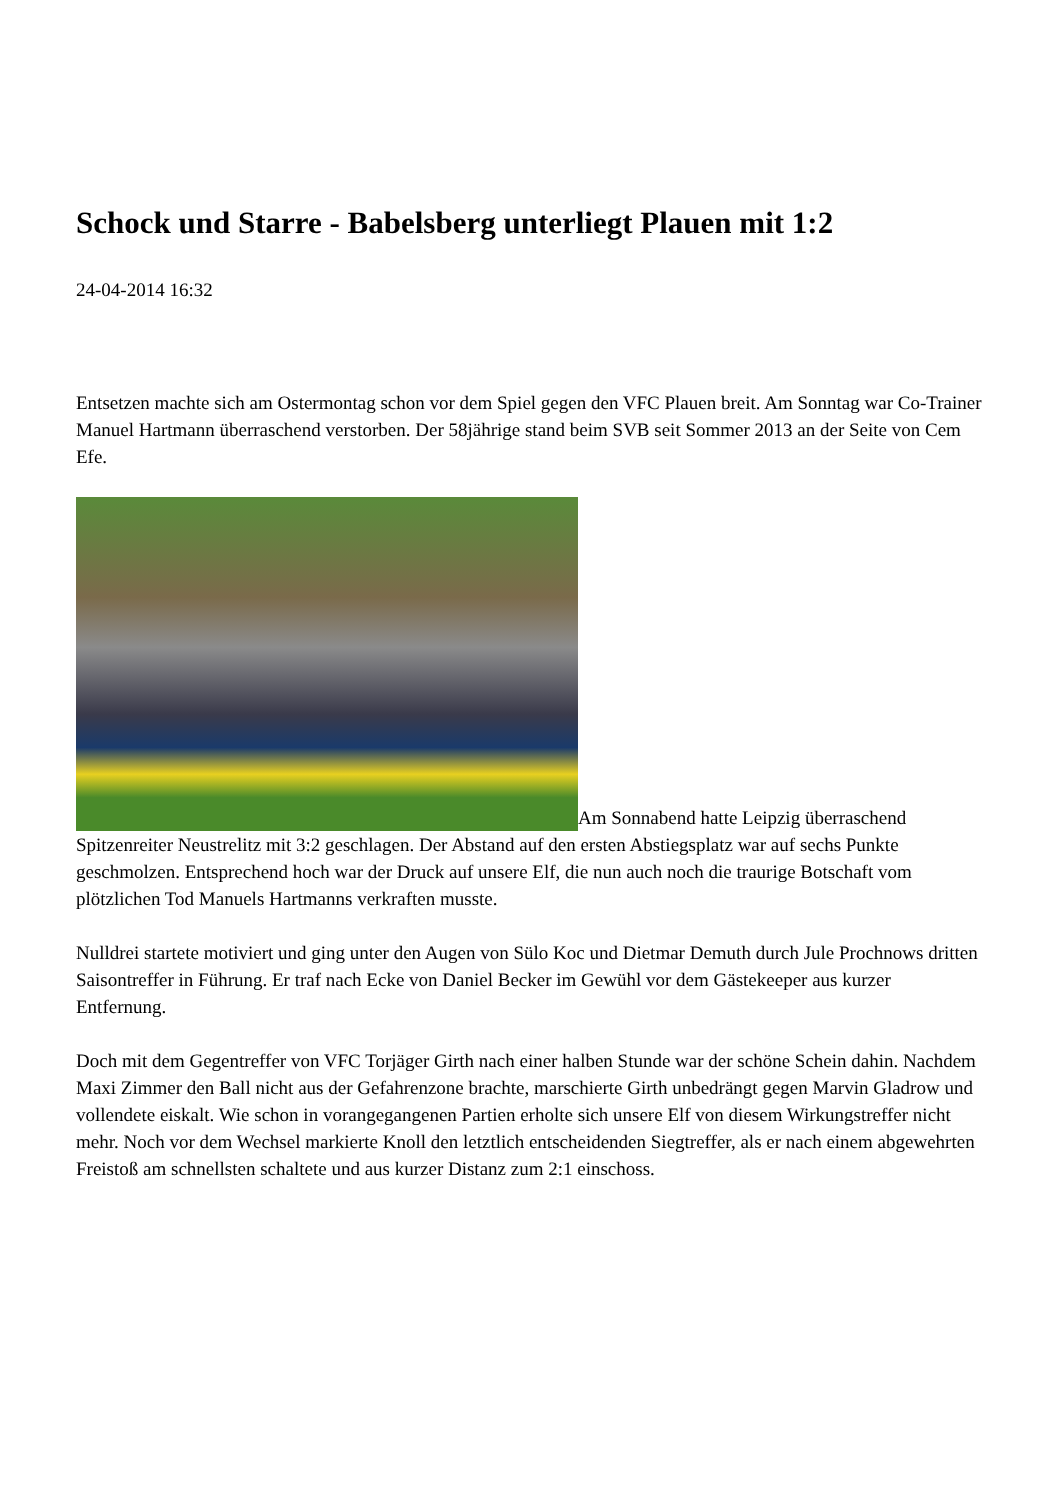Schock und Starre - Babelsberg unterliegt Plauen mit 1:2
24-04-2014 16:32
Entsetzen machte sich am Ostermontag schon vor dem Spiel gegen den VFC Plauen breit. Am Sonntag war Co-Trainer Manuel Hartmann überraschend verstorben. Der 58jährige stand beim SVB seit Sommer 2013 an der Seite von Cem Efe.
Am Sonnabend hatte Leipzig überraschend Spitzenreiter Neustrelitz mit 3:2 geschlagen. Der Abstand auf den ersten Abstiegsplatz war auf sechs Punkte geschmolzen. Entsprechend hoch war der Druck auf unsere Elf, die nun auch noch die traurige Botschaft vom plötzlichen Tod Manuels Hartmanns verkraften musste.
Nulldrei startete motiviert und ging unter den Augen von Sülo Koc und Dietmar Demuth durch Jule Prochnows dritten Saisontreffer in Führung. Er traf nach Ecke von Daniel Becker im Gewühl vor dem Gästekeeper aus kurzer Entfernung.
Doch mit dem Gegentreffer von VFC Torjäger Girth nach einer halben Stunde war der schöne Schein dahin. Nachdem Maxi Zimmer den Ball nicht aus der Gefahrenzone brachte, marschierte Girth unbedrängt gegen Marvin Gladrow und vollendete eiskalt. Wie schon in vorangegangenen Partien erholte sich unsere Elf von diesem Wirkungstreffer nicht mehr. Noch vor dem Wechsel markierte Knoll den letztlich entscheidenden Siegtreffer, als er nach einem abgewehrten Freistoß am schnellsten schaltete und aus kurzer Distanz zum 2:1 einschoss.